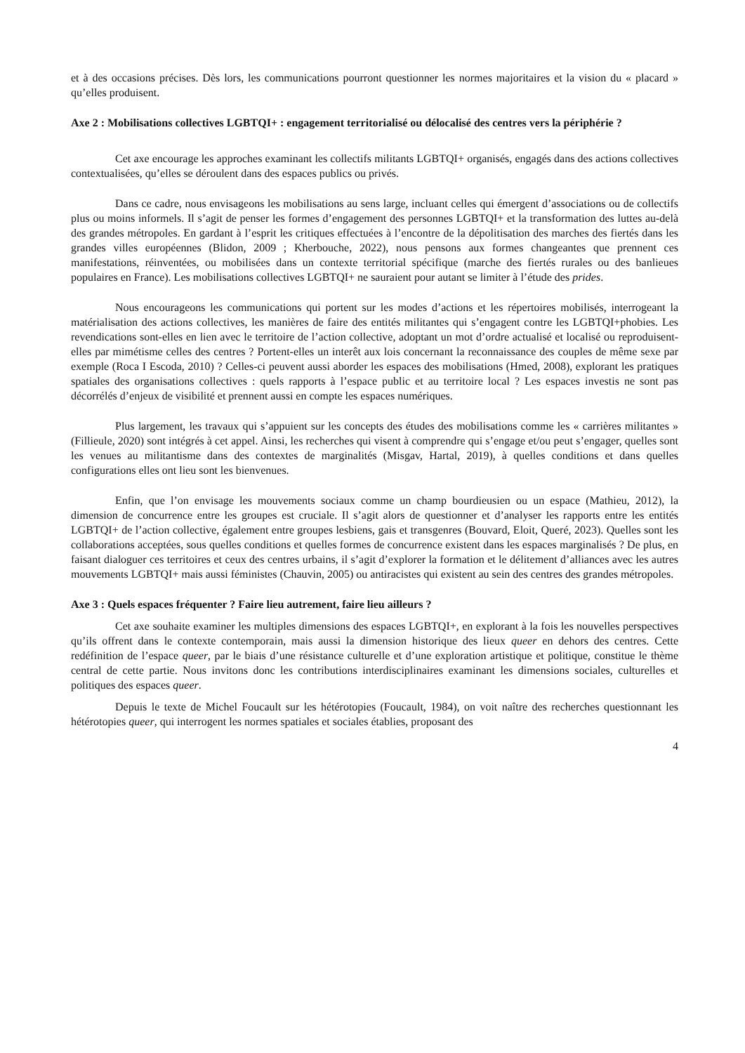et à des occasions précises. Dès lors, les communications pourront questionner les normes majoritaires et la vision du « placard » qu’elles produisent.
Axe 2 : Mobilisations collectives LGBTQI+ : engagement territorialisé ou délocalisé des centres vers la périphérie ?
Cet axe encourage les approches examinant les collectifs militants LGBTQI+ organisés, engagés dans des actions collectives contextualisées, qu’elles se déroulent dans des espaces publics ou privés.
Dans ce cadre, nous envisageons les mobilisations au sens large, incluant celles qui émergent d’associations ou de collectifs plus ou moins informels. Il s’agit de penser les formes d’engagement des personnes LGBTQI+ et la transformation des luttes au-delà des grandes métropoles. En gardant à l’esprit les critiques effectuées à l’encontre de la dépolitisation des marches des fiertés dans les grandes villes européennes (Blidon, 2009 ; Kherbouche, 2022), nous pensons aux formes changeantes que prennent ces manifestations, réinventées, ou mobilisées dans un contexte territorial spécifique (marche des fiertés rurales ou des banlieues populaires en France). Les mobilisations collectives LGBTQI+ ne sauraient pour autant se limiter à l’étude des prides.
Nous encourageons les communications qui portent sur les modes d’actions et les répertoires mobilisés, interrogeant la matérialisation des actions collectives, les manières de faire des entités militantes qui s’engagent contre les LGBTQI+phobies. Les revendications sont-elles en lien avec le territoire de l’action collective, adoptant un mot d’ordre actualisé et localisé ou reproduisent-elles par mimétisme celles des centres ? Portent-elles un interêt aux lois concernant la reconnaissance des couples de même sexe par exemple (Roca I Escoda, 2010) ? Celles-ci peuvent aussi aborder les espaces des mobilisations (Hmed, 2008), explorant les pratiques spatiales des organisations collectives : quels rapports à l’espace public et au territoire local ? Les espaces investis ne sont pas décorrélés d’enjeux de visibilité et prennent aussi en compte les espaces numériques.
Plus largement, les travaux qui s’appuient sur les concepts des études des mobilisations comme les « carrières militantes » (Fillieule, 2020) sont intégrés à cet appel. Ainsi, les recherches qui visent à comprendre qui s’engage et/ou peut s’engager, quelles sont les venues au militantisme dans des contextes de marginalités (Misgav, Hartal, 2019), à quelles conditions et dans quelles configurations elles ont lieu sont les bienvenues.
Enfin, que l’on envisage les mouvements sociaux comme un champ bourdieusien ou un espace (Mathieu, 2012), la dimension de concurrence entre les groupes est cruciale. Il s’agit alors de questionner et d’analyser les rapports entre les entités LGBTQI+ de l’action collective, également entre groupes lesbiens, gais et transgenres (Bouvard, Eloit, Queré, 2023). Quelles sont les collaborations acceptées, sous quelles conditions et quelles formes de concurrence existent dans les espaces marginalisés ? De plus, en faisant dialoguer ces territoires et ceux des centres urbains, il s’agit d’explorer la formation et le délitement d’alliances avec les autres mouvements LGBTQI+ mais aussi féministes (Chauvin, 2005) ou antiracistes qui existent au sein des centres des grandes métropoles.
Axe 3 : Quels espaces fréquenter ? Faire lieu autrement, faire lieu ailleurs ?
Cet axe souhaite examiner les multiples dimensions des espaces LGBTQI+, en explorant à la fois les nouvelles perspectives qu’ils offrent dans le contexte contemporain, mais aussi la dimension historique des lieux queer en dehors des centres. Cette redéfinition de l’espace queer, par le biais d’une résistance culturelle et d’une exploration artistique et politique, constitue le thème central de cette partie. Nous invitons donc les contributions interdisciplinaires examinant les dimensions sociales, culturelles et politiques des espaces queer.
Depuis le texte de Michel Foucault sur les hétérotopies (Foucault, 1984), on voit naître des recherches questionnant les hétérotopies queer, qui interrogent les normes spatiales et sociales établies, proposant des
4